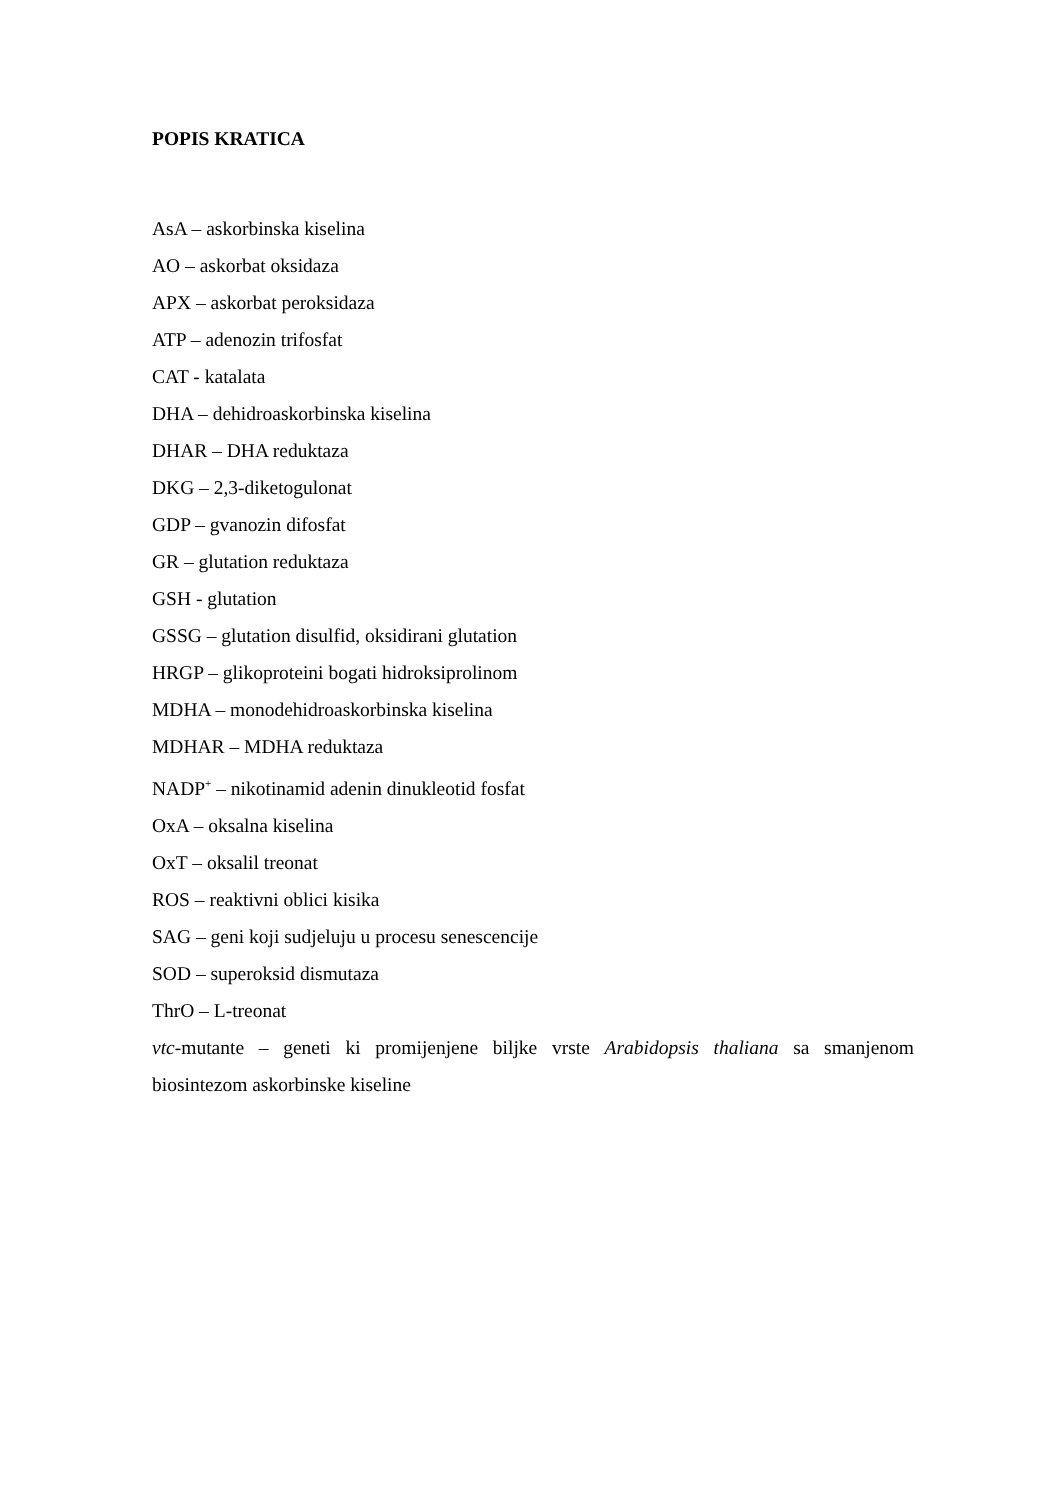POPIS KRATICA
AsA – askorbinska kiselina
AO – askorbat oksidaza
APX – askorbat peroksidaza
ATP – adenozin trifosfat
CAT - katalata
DHA – dehidroaskorbinska kiselina
DHAR – DHA reduktaza
DKG – 2,3-diketogulonat
GDP – gvanozin difosfat
GR – glutation reduktaza
GSH - glutation
GSSG – glutation disulfid, oksidirani glutation
HRGP – glikoproteini bogati hidroksiprolinom
MDHA – monodehidroaskorbinska kiselina
MDHAR – MDHA reduktaza
NADP<sup>+</sup> – nikotinamid adenin dinukleotid fosfat
OxA – oksalna kiselina
OxT – oksalil treonat
ROS – reaktivni oblici kisika
SAG – geni koji sudjeluju u procesu senescencije
SOD – superoksid dismutaza
ThrO – L-treonat
vtc-mutante – geneti ki promijenjene biljke vrste Arabidopsis thaliana sa smanjenom biosintezom askorbinske kiseline